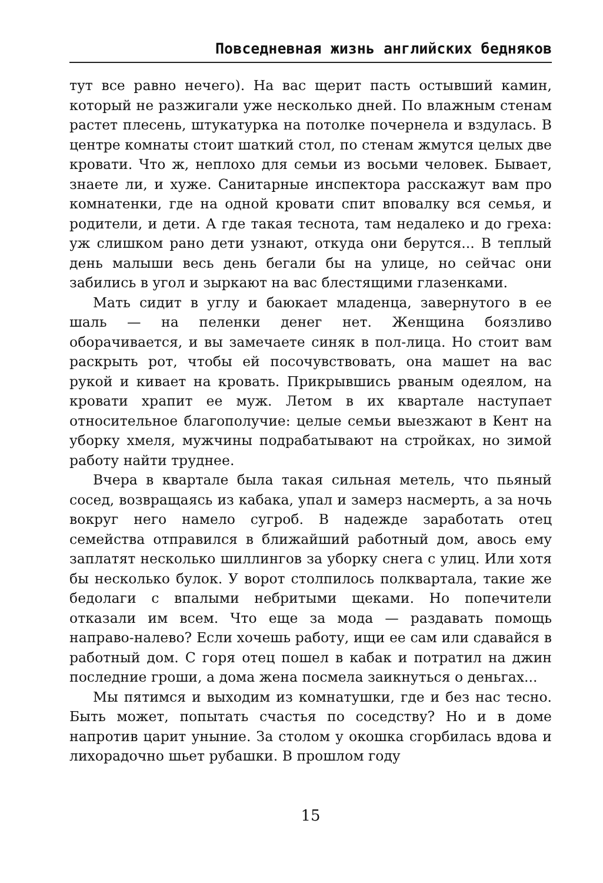Повседневная жизнь английских бедняков
тут все равно нечего). На вас щерит пасть остывший камин, который не разжигали уже несколько дней. По влажным стенам растет плесень, штукатурка на потолке почернела и вздулась. В центре комнаты стоит шаткий стол, по стенам жмутся целых две кровати. Что ж, неплохо для семьи из восьми человек. Бывает, знаете ли, и хуже. Санитарные инспектора расскажут вам про комнатенки, где на одной кровати спит вповалку вся семья, и родители, и дети. А где такая теснота, там недалеко и до греха: уж слишком рано дети узнают, откуда они берутся... В теплый день малыши весь день бегали бы на улице, но сейчас они забились в угол и зыркают на вас блестящими глазенками.
Мать сидит в углу и баюкает младенца, завернутого в ее шаль — на пеленки денег нет. Женщина боязливо оборачивается, и вы замечаете синяк в пол-лица. Но стоит вам раскрыть рот, чтобы ей посочувствовать, она машет на вас рукой и кивает на кровать. Прикрывшись рваным одеялом, на кровати храпит ее муж. Летом в их квартале наступает относительное благополучие: целые семьи выезжают в Кент на уборку хмеля, мужчины подрабатывают на стройках, но зимой работу найти труднее.
Вчера в квартале была такая сильная метель, что пьяный сосед, возвращаясь из кабака, упал и замерз насмерть, а за ночь вокруг него намело сугроб. В надежде заработать отец семейства отправился в ближайший работный дом, авось ему заплатят несколько шиллингов за уборку снега с улиц. Или хотя бы несколько булок. У ворот столпилось полквартала, такие же бедолаги с впалыми небритыми щеками. Но попечители отказали им всем. Что еще за мода — раздавать помощь направо-налево? Если хочешь работу, ищи ее сам или сдавайся в работный дом. С горя отец пошел в кабак и потратил на джин последние гроши, а дома жена посмела заикнуться о деньгах...
Мы пятимся и выходим из комнатушки, где и без нас тесно. Быть может, попытать счастья по соседству? Но и в доме напротив царит уныние. За столом у окошка сгорбилась вдова и лихорадочно шьет рубашки. В прошлом году
15